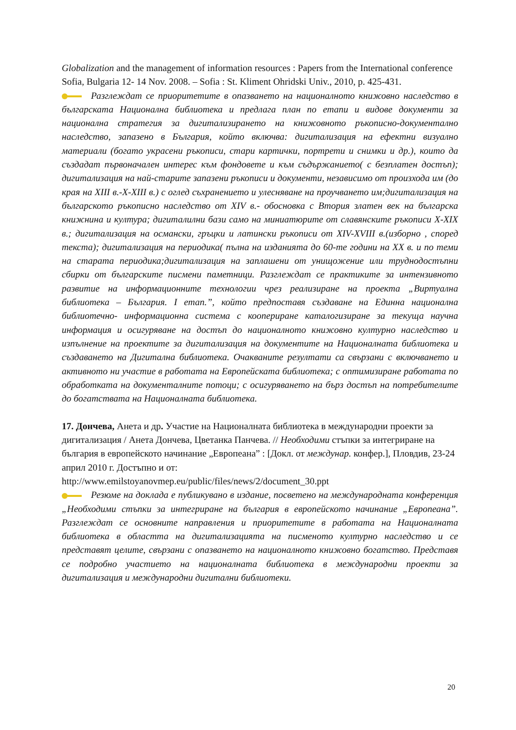Globalization and the management of information resources : Papers from the International conference Sofia, Bulgaria 12- 14 Nov. 2008. – Sofia : St. Kliment Ohridski Univ., 2010, p. 425-431.
Разглеждат се приоритетите в опазването на националното книжовно наследство в българската Национална библиотека и предлага план по етапи и видове документи за национална стратегия за дигитализирането на книжовното ръкописно-документално наследство, запазено в България, който включва: дигитализация на ефектни визуално материали (богато украсени ръкописи, стари картички, портрети и снимки и др.), които да създадат първоначален интерес към фондовете и към съдържанието( с безплатен достъп); дигитализация на най-старите запазени ръкописи и документи, независимо от произхода им (до края на XIII в.-X-XIII в.) с оглед съхранението и улесняване на проучването им;дигитализация на българското ръкописно наследство от XIV в.- обосновка с Втория златен век на българска книжнина и култура; дигиталилни бази само на миниатюрите от славянските ръкописи X-XIX в.; дигитализация на османски, гръцки и латински ръкописи от XIV-XVIII в.(изборно , според текста); дигитализация на периодика( пълна на изданията до 60-те години на XX в. и по теми на старата периодика;дигитализация на заплашени от унищожение или труднодостъпни сбирки от българските писмени паметници. Разглеждат се практиките за интензивното развитие на информационните технологии чрез реализиране на проекта „Виртуална библиотека – България. I етап.”, който предпоставя създаване на Единна национална библиотечно- информационна система с коопериране каталогизиране за текуща научна информация и осигуряване на достъп до националното книжовно културно наследство и изпълнение на проектите за дигитализация на документите на Националната библиотека и създаването на Дигитална библиотека. Очакваните резултати са свързани с включването и активното ни участие в работата на Европейската библиотека; с оптимизиране работата по обработката на документалните потоци; с осигуряването на бърз достъп на потребителите до богатствата на Националната библиотека.
17. Дончева, Анета и др. Участие на Националната библиотека в международни проекти за дигитализация / Анета Дончева, Цветанка Панчева. // Необходими стъпки за интегриране на българия в европейското начинание „Европеана” : [Докл. от междунар. конфер.], Пловдив, 23-24 април 2010 г. Достъпно и от:
http://www.emilstoyanovmep.eu/public/files/news/2/document_30.ppt
Резюме на доклада е публикувано в издание, посветено на международната конференция „Необходими стъпки за интегриране на българия в европейското начинание „Европеана”. Разглеждат се основните направления и приоритетите в работата на Националната библиотека в областта на дигитализацията на писменото културно наследство и се представят целите, свързани с опазването на националното книжовно богатство. Представя се подробно участието на националната библиотека в международни проекти за дигитализация и международни дигитални библиотеки.
20